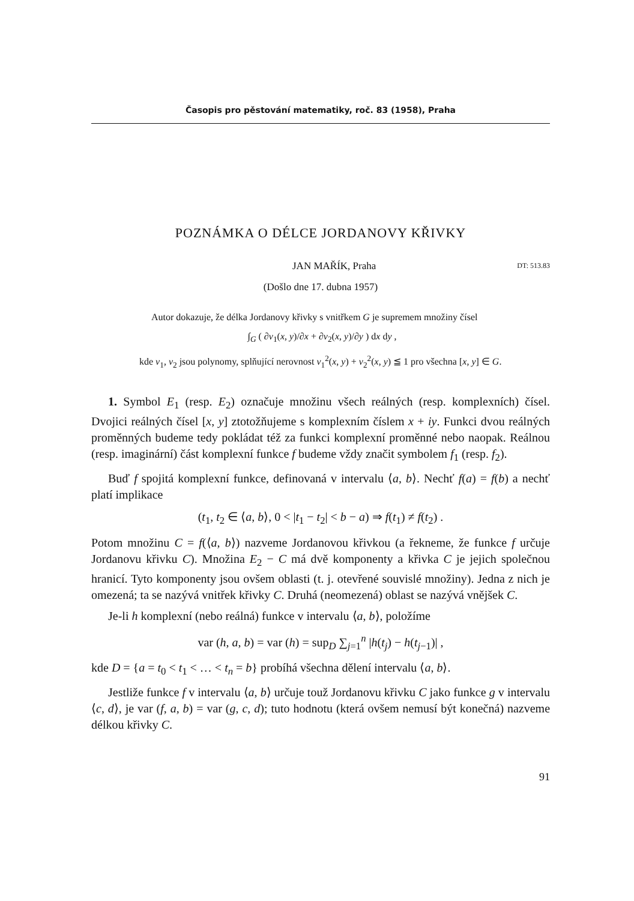Časopis pro pěstování matematiky, roč. 83 (1958), Praha
POZNÁMKA O DÉLCE JORDANOVY KŘIVKY
JAN MAŘÍK, Praha DT: 513.83
(Došlo dne 17. dubna 1957)
Autor dokazuje, že délka Jordanovy křivky s vnitřkem G je supremem množiny čísel
∫<sub>G</sub> ( ∂v<sub>1</sub>(x, y)/∂x + ∂v<sub>2</sub>(x, y)/∂y ) dx dy ,
kde v<sub>1</sub>, v<sub>2</sub> jsou polynomy, splňující nerovnost v<sub>1</sub><sup>2</sup>(x, y) + v<sub>2</sub><sup>2</sup>(x, y) ≦ 1 pro všechna [x, y] ∈ G.
1. Symbol E<sub>1</sub> (resp. E<sub>2</sub>) označuje množinu všech reálných (resp. komplexních) čísel. Dvojici reálných čísel [x, y] ztotožňujeme s komplexním číslem x + iy. Funkci dvou reálných proměnných budeme tedy pokládat též za funkci komplexní proměnné nebo naopak. Reálnou (resp. imaginární) část komplexní funkce f budeme vždy značit symbolem f<sub>1</sub> (resp. f<sub>2</sub>).
Buď f spojitá komplexní funkce, definovaná v intervalu ⟨a, b⟩. Nechť f(a) = f(b) a nechť platí implikace
(t<sub>1</sub>, t<sub>2</sub> ∈ ⟨a, b⟩, 0 < |t<sub>1</sub> − t<sub>2</sub>| < b − a) ⇒ f(t<sub>1</sub>) ≠ f(t<sub>2</sub>) .
Potom množinu C = f(⟨a, b⟩) nazveme Jordanovou křivkou (a řekneme, že funkce f určuje Jordanovu křivku C). Množina E<sub>2</sub> − C má dvě komponenty a křivka C je jejich společnou hranicí. Tyto komponenty jsou ovšem oblasti (t. j. otevřené souvislé množiny). Jedna z nich je omezená; ta se nazývá vnitřek křivky C. Druhá (neomezená) oblast se nazývá vnějšek C.
Je-li h komplexní (nebo reálná) funkce v intervalu ⟨a, b⟩, položíme
var (h, a, b) = var (h) = sup<sub>D</sub> ∑<sub>j=1</sub><sup>n</sup> |h(t<sub>j</sub>) − h(t<sub>j−1</sub>)| ,
kde D = {a = t<sub>0</sub> < t<sub>1</sub> < … < t<sub>n</sub> = b} probíhá všechna dělení intervalu ⟨a, b⟩.
Jestliže funkce f v intervalu ⟨a, b⟩ určuje touž Jordanovu křivku C jako funkce g v intervalu ⟨c, d⟩, je var (f, a, b) = var (g, c, d); tuto hodnotu (která ovšem nemusí být konečná) nazveme délkou křivky C.
91